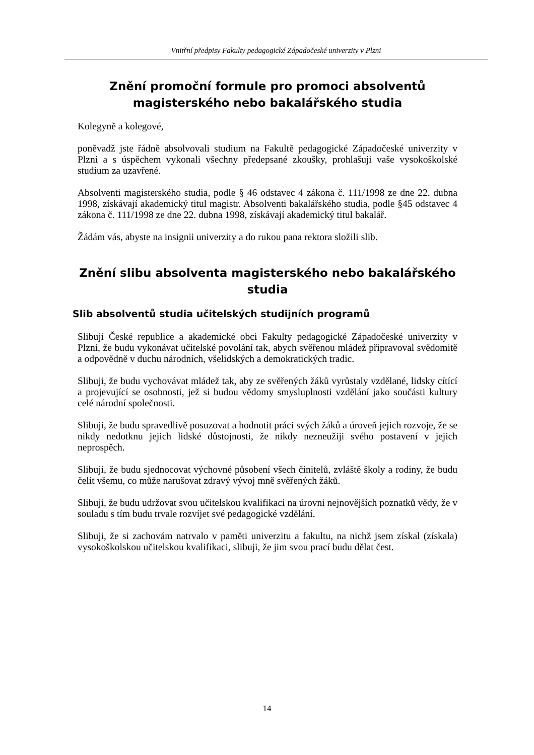Vnitřní předpisy Fakulty pedagogické Západočeské univerzity v Plzni
Znění promoční formule pro promoci absolventů magisterského nebo bakalářského studia
Kolegyně a kolegové,
poněvadž jste řádně absolvovali studium na Fakultě pedagogické Západočeské univerzity v Plzni a s úspěchem vykonali všechny předepsané zkoušky, prohlašuji vaše vysokoškolské studium za uzavřené.
Absolventi magisterského studia, podle § 46 odstavec 4 zákona č. 111/1998 ze dne 22. dubna 1998, získávají akademický titul magistr. Absolventi bakalářského studia, podle §45 odstavec 4 zákona č. 111/1998 ze dne 22. dubna 1998, získávají akademický titul bakalář.
Žádám vás, abyste na insignii univerzity a do rukou pana rektora složili slib.
Znění slibu absolventa magisterského nebo bakalářského studia
Slib absolventů studia učitelských studijních programů
Slibuji České republice a akademické obci Fakulty pedagogické Západočeské univerzity v Plzni, že budu vykonávat učitelské povolání tak, abych svěřenou mládež připravoval svědomitě a odpovědně v duchu národních, všelidských a demokratických tradic.
Slibuji, že budu vychovávat mládež tak, aby ze svěřených žáků vyrůstaly vzdělané, lidsky cítící a projevující se osobnosti, jež si budou vědomy smysluplnosti vzdělání jako součásti kultury celé národní společnosti.
Slibuji, že budu spravedlivě posuzovat a hodnotit práci svých žáků a úroveň jejich rozvoje, že se nikdy nedotknu jejich lidské důstojnosti, že nikdy nezneužiji svého postavení v jejich neprospěch.
Slibuji, že budu sjednocovat výchovné působení všech činitelů, zvláště školy a rodiny, že budu čelit všemu, co může narušovat zdravý vývoj mně svěřených žáků.
Slibuji, že budu udržovat svou učitelskou kvalifikaci na úrovni nejnovějších poznatků vědy, že v souladu s tím budu trvale rozvíjet své pedagogické vzdělání.
Slibuji, že si zachovám natrvalo v paměti univerzitu a fakultu, na nichž jsem získal (získala) vysokoškolskou učitelskou kvalifikaci, slibuji, že jim svou prací budu dělat čest.
14